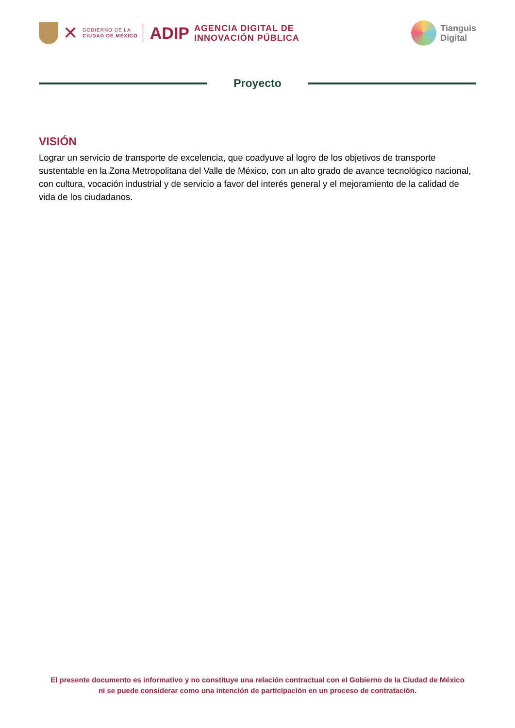✕
GOBIERNO DE LA
CIUDAD DE MÉXICO
ADIP
AGENCIA DIGITAL DE
INNOVACIÓN PÚBLICA
Tianguis
Digital
Proyecto
VISIÓN
Lograr un servicio de transporte de excelencia, que coadyuve al logro de los objetivos de transporte sustentable en la Zona Metropolitana del Valle de México, con un alto grado de avance tecnológico nacional, con cultura, vocación industrial y de servicio a favor del interés general y el mejoramiento de la calidad de vida de los ciudadanos.
El presente documento es informativo y no constituye una relación contractual con el Gobierno de la Ciudad de México ni se puede considerar como una intención de participación en un proceso de contratación.